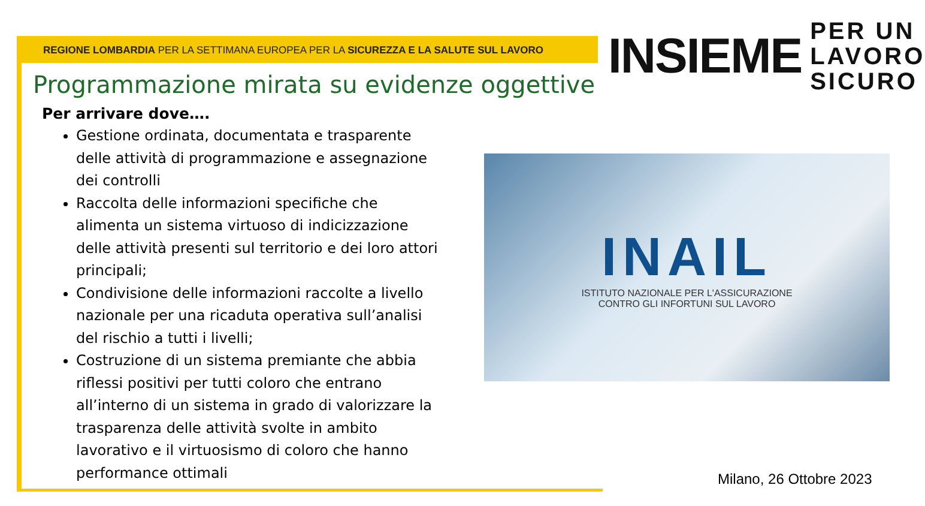REGIONE LOMBARDIA PER LA SETTIMANA EUROPEA PER LA SICUREZZA E LA SALUTE SUL LAVORO
INSIEME
PER UN
LAVORO
SICURO
Programmazione mirata su evidenze oggettive
Per arrivare dove….
Gestione ordinata, documentata e trasparente delle attività di programmazione e assegnazione dei controlli
Raccolta delle informazioni specifiche che alimenta un sistema virtuoso di indicizzazione delle attività presenti sul territorio e dei loro attori principali;
Condivisione delle informazioni raccolte a livello nazionale per una ricaduta operativa sull’analisi del rischio a tutti i livelli;
Costruzione di un sistema premiante che abbia riflessi positivi per tutti coloro che entrano all’interno di un sistema in grado di valorizzare la trasparenza delle attività svolte in ambito lavorativo e il virtuosismo di coloro che hanno performance ottimali
INAIL
ISTITUTO NAZIONALE PER L'ASSICURAZIONE
CONTRO GLI INFORTUNI SUL LAVORO
Milano, 26 Ottobre 2023